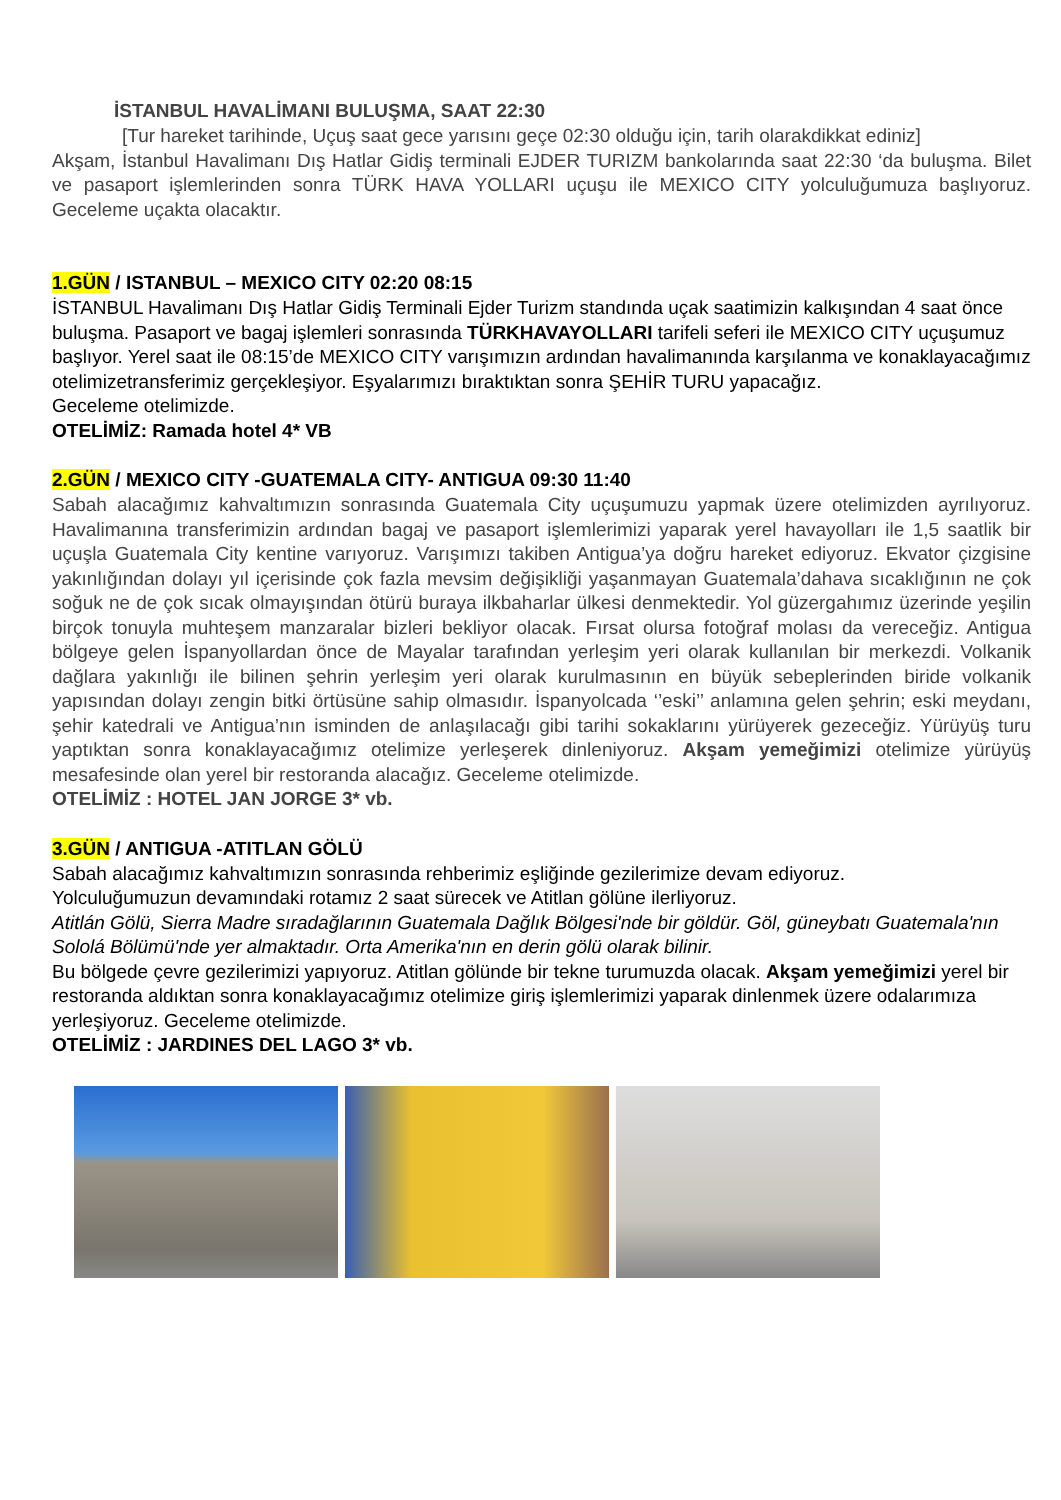İSTANBUL HAVALİMANI BULUŞMA, SAAT 22:30
[Tur hareket tarihinde, Uçuş saat gece yarısını geçe 02:30 olduğu için, tarih olarakdikkat ediniz]
Akşam, İstanbul Havalimanı Dış Hatlar Gidiş terminali EJDER TURIZM bankolarında saat 22:30 ‘da buluşma. Bilet ve pasaport işlemlerinden sonra TÜRK HAVA YOLLARI uçuşu ile MEXICO CITY yolculuğumuza başlıyoruz. Geceleme uçakta olacaktır.
1.GÜN / ISTANBUL – MEXICO CITY 02:20 08:15
İSTANBUL Havalimanı Dış Hatlar Gidiş Terminali Ejder Turizm standında uçak saatimizin kalkışından 4 saat önce buluşma. Pasaport ve bagaj işlemleri sonrasında TÜRKHAVAYOLLARI tarifeli seferi ile MEXICO CITY uçuşumuz başlıyor. Yerel saat ile 08:15’de MEXICO CITY varışımızın ardından havalimanında karşılanma ve konaklayacağımız otelimizetransferimiz gerçekleşiyor. Eşyalarımızı bıraktıktan sonra ŞEHİR TURU yapacağız.
Geceleme otelimizde.
OTELİMİZ: Ramada hotel 4* VB
2.GÜN / MEXICO CITY -GUATEMALA CITY- ANTIGUA 09:30 11:40
Sabah alacağımız kahvaltımızın sonrasında Guatemala City uçuşumuzu yapmak üzere otelimizden ayrılıyoruz. Havalimanına transferimizin ardından bagaj ve pasaport işlemlerimizi yaparak yerel havayolları ile 1,5 saatlik bir uçuşla Guatemala City kentine varıyoruz. Varışımızı takiben Antigua’ya doğru hareket ediyoruz. Ekvator çizgisine yakınlığından dolayı yıl içerisinde çok fazla mevsim değişikliği yaşanmayan Guatemala’dahava sıcaklığının ne çok soğuk ne de çok sıcak olmayışından ötürü buraya ilkbaharlar ülkesi denmektedir. Yol güzergahımız üzerinde yeşilin birçok tonuyla muhteşem manzaralar bizleri bekliyor olacak. Fırsat olursa fotoğraf molası da vereceğiz. Antigua bölgeye gelen İspanyollardan önce de Mayalar tarafından yerleşim yeri olarak kullanılan bir merkezdi. Volkanik dağlara yakınlığı ile bilinen şehrin yerleşim yeri olarak kurulmasının en büyük sebeplerinden biride volkanik yapısından dolayı zengin bitki örtüsüne sahip olmasıdır. İspanyolcada ‘’eski’’ anlamına gelen şehrin; eski meydanı, şehir katedrali ve Antigua’nın isminden de anlaşılacağı gibi tarihi sokaklarını yürüyerek gezeceğiz. Yürüyüş turu yaptıktan sonra konaklayacağımız otelimize yerleşerek dinleniyoruz. Akşam yemeğimizi otelimize yürüyüş mesafesinde olan yerel bir restoranda alacağız. Geceleme otelimizde.
OTELİMİZ : HOTEL JAN JORGE 3* vb.
3.GÜN / ANTIGUA -ATITLAN GÖLÜ
Sabah alacağımız kahvaltımızın sonrasında rehberimiz eşliğinde gezilerimize devam ediyoruz.
Yolculuğumuzun devamındaki rotamız 2 saat sürecek ve Atitlan gölüne ilerliyoruz.
Atitlán Gölü, Sierra Madre sıradağlarının Guatemala Dağlık Bölgesi'nde bir göldür. Göl, güneybatı Guatemala'nın Sololá Bölümü'nde yer almaktadır. Orta Amerika'nın en derin gölü olarak bilinir.
Bu bölgede çevre gezilerimizi yapıyoruz. Atitlan gölünde bir tekne turumuzda olacak. Akşam yemeğimizi yerel bir restoranda aldıktan sonra konaklayacağımız otelimize giriş işlemlerimizi yaparak dinlenmek üzere odalarımıza yerleşiyoruz. Geceleme otelimizde.
OTELİMİZ : JARDINES DEL LAGO 3* vb.